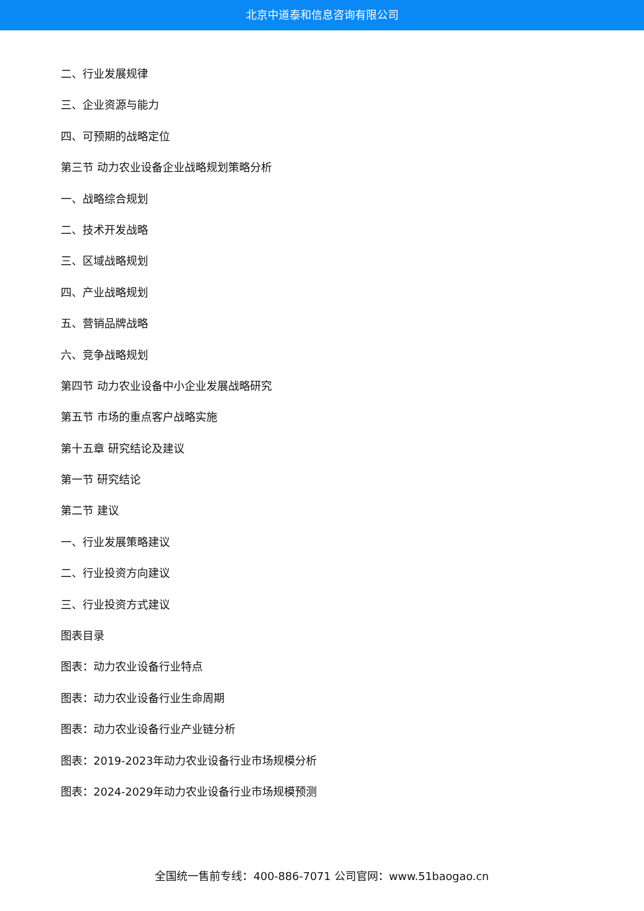北京中道泰和信息咨询有限公司
二、行业发展规律
三、企业资源与能力
四、可预期的战略定位
第三节 动力农业设备企业战略规划策略分析
一、战略综合规划
二、技术开发战略
三、区域战略规划
四、产业战略规划
五、营销品牌战略
六、竞争战略规划
第四节 动力农业设备中小企业发展战略研究
第五节 市场的重点客户战略实施
第十五章 研究结论及建议
第一节 研究结论
第二节 建议
一、行业发展策略建议
二、行业投资方向建议
三、行业投资方式建议
图表目录
图表：动力农业设备行业特点
图表：动力农业设备行业生命周期
图表：动力农业设备行业产业链分析
图表：2019-2023年动力农业设备行业市场规模分析
图表：2024-2029年动力农业设备行业市场规模预测
全国统一售前专线：400-886-7071 公司官网：www.51baogao.cn